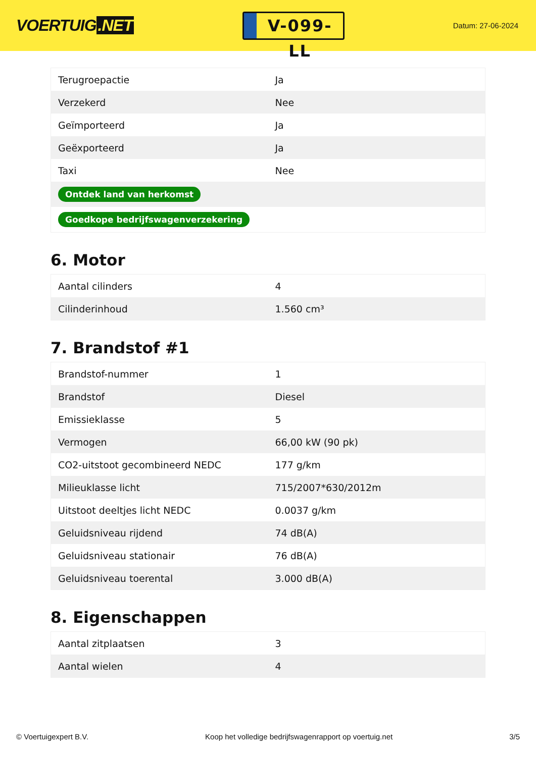VOERTUIG.NET
V-099-LL
Datum: 27-06-2024
| Terugroepactie | Ja |
| Verzekerd | Nee |
| Geïmporteerd | Ja |
| Geëxporteerd | Ja |
| Taxi | Nee |
| Ontdek land van herkomst | |
| Goedkope bedrijfswagenverzekering | |
6. Motor
| Aantal cilinders | 4 |
| Cilinderinhoud | 1.560 cm³ |
7. Brandstof #1
| Brandstof-nummer | 1 |
| Brandstof | Diesel |
| Emissieklasse | 5 |
| Vermogen | 66,00 kW (90 pk) |
| CO2-uitstoot gecombineerd NEDC | 177 g/km |
| Milieuklasse licht | 715/2007*630/2012m |
| Uitstoot deeltjes licht NEDC | 0.0037 g/km |
| Geluidsniveau rijdend | 74 dB(A) |
| Geluidsniveau stationair | 76 dB(A) |
| Geluidsniveau toerental | 3.000 dB(A) |
8. Eigenschappen
| Aantal zitplaatsen | 3 |
| Aantal wielen | 4 |
© Voertuigexpert B.V. Koop het volledige bedrijfswagenrapport op voertuig.net 3/5